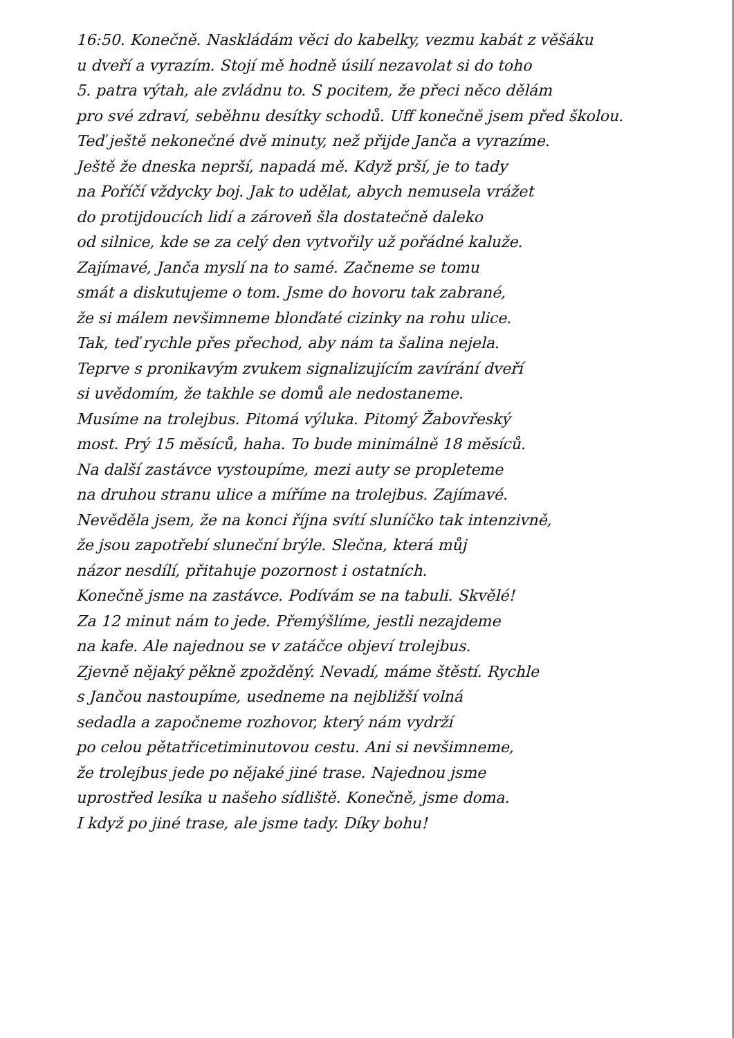16:50. Konečně. Naskládám věci do kabelky, vezmu kabát z věšáku
u dveří a vyrazím. Stojí mě hodně úsilí nezavolat si do toho
5. patra výtah, ale zvládnu to. S pocitem, že přeci něco dělám
pro své zdraví, seběhnu desítky schodů. Uff konečně jsem před školou.
Teď ještě nekonečné dvě minuty, než přijde Janča a vyrazíme.
Ještě že dneska neprší, napadá mě. Když prší, je to tady
na Poříčí vždycky boj. Jak to udělat, abych nemusela vrážet
do protijdoucích lidí a zároveň šla dostatečně daleko
od silnice, kde se za celý den vytvořily už pořádné kaluže.
Zajímavé, Janča myslí na to samé. Začneme se tomu
smát a diskutujeme o tom. Jsme do hovoru tak zabrané,
že si málem nevšimneme blonďaté cizinky na rohu ulice.
Tak, teď rychle přes přechod, aby nám ta šalina nejela.
Teprve s pronikavým zvukem signalizujícím zavírání dveří
si uvědomím, že takhle se domů ale nedostaneme.
Musíme na trolejbus. Pitomá výluka. Pitomý Žabovřeský
most. Prý 15 měsíců, haha. To bude minimálně 18 měsíců.
Na další zastávce vystoupíme, mezi auty se propleteme
na druhou stranu ulice a míříme na trolejbus. Zajímavé.
Nevěděla jsem, že na konci října svítí sluníčko tak intenzivně,
že jsou zapotřebí sluneční brýle. Slečna, která můj
názor nesdílí, přitahuje pozornost i ostatních.
Konečně jsme na zastávce. Podívám se na tabuli. Skvělé!
Za 12 minut nám to jede. Přemýšlíme, jestli nezajdeme
na kafe. Ale najednou se v zatáčce objeví trolejbus.
Zjevně nějaký pěkně zpožděný. Nevadí, máme štěstí. Rychle
s Jančou nastoupíme, usedneme na nejbližší volná
sedadla a započneme rozhovor, který nám vydrží
po celou pětatřicetiminutovou cestu. Ani si nevšimneme,
že trolejbus jede po nějaké jiné trase. Najednou jsme
uprostřed lesíka u našeho sídliště. Konečně, jsme doma.
I když po jiné trase, ale jsme tady. Díky bohu!